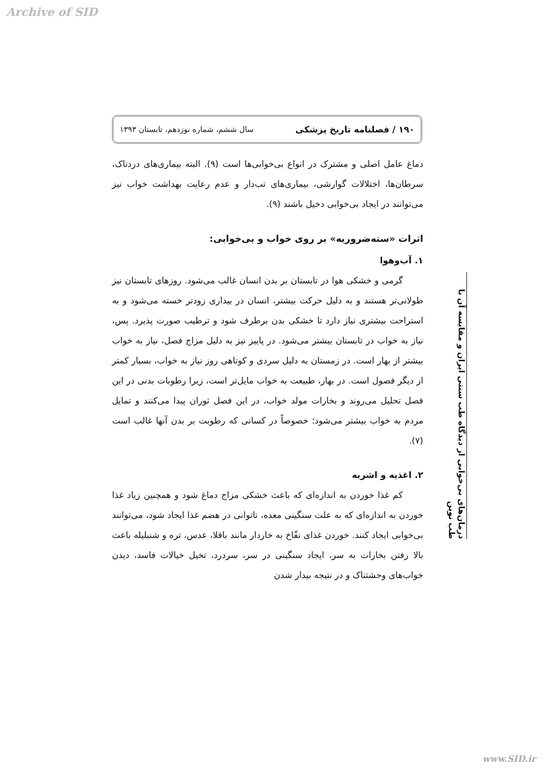Archive of SID
۱۹۰ / فصلنامه تاریخ پزشکی سال ششم، شماره نوزدهم، تابستان ۱۳۹۳
دماغ عامل اصلی و مشترک در انواع بی‌خوابی‌ها است (۹). البته بیماری‌های دردناک، سرطان‌ها، اختلالات گوارشی، بیماری‌های تب‌دار و عدم رعایت بهداشت خواب نیز می‌توانند در ایجاد بی‌خوابی دخیل باشند (۹).
اثرات «سته‌ضروریه» بر روی خواب و بی‌خوابی:
۱. آب‌وهوا
گرمی و خشکی هوا در تابستان بر بدن انسان غالب می‌شود. روزهای تابستان نیز طولانی‌تر هستند و به دلیل حرکت بیشتر، انسان در بیداری زودتر خسته می‌شود و به استراحت بیشتری نیاز دارد تا خشکی بدن برطرف شود و ترطیب صورت پذیرد. پس، نیاز به خواب در تابستان بیشتر می‌شود. در پاییز نیز به دلیل مزاج فصل، نیاز به خواب بیشتر از بهار است. در زمستان به دلیل سردی و کوتاهی روز نیاز به خواب، بسیار کمتر از دیگر فصول است. در بهار، طبیعت به خواب مایل‌تر است، زیرا رطوبات بدنی در این فصل تحلیل می‌روند و بخارات مولد خواب، در این فصل ثوران پیدا می‌کنند و تمایل مردم به خواب بیشتر می‌شود؛ خصوصاً در کسانی که رطوبت بر بدن آنها غالب است (۷).
۲. اغذیه و اشربه
کم غذا خوردن به اندازه‌ای که باعث خشکی مزاج دماغ شود و همچنین زیاد غذا خوردن به اندازه‌ای که به علت سنگینی معده، ناتوانی در هضم غذا ایجاد شود، می‌توانند بی‌خوابی ایجاد کنند. خوردن غذای نفّاخ به خاردار مانند باقلا، عدس، تره و شنبلیله باعث بالا رفتن بخارات به سر، ایجاد سنگینی در سر، سردرد، تخیل خیالات فاسد، دیدن خواب‌های وحشتناک و در نتیجه بیدار شدن
درمان‌های بی‌خوابی از دیدگاه طب سنتی ایران و مقایسه آن با طب نوین
www.SID.ir